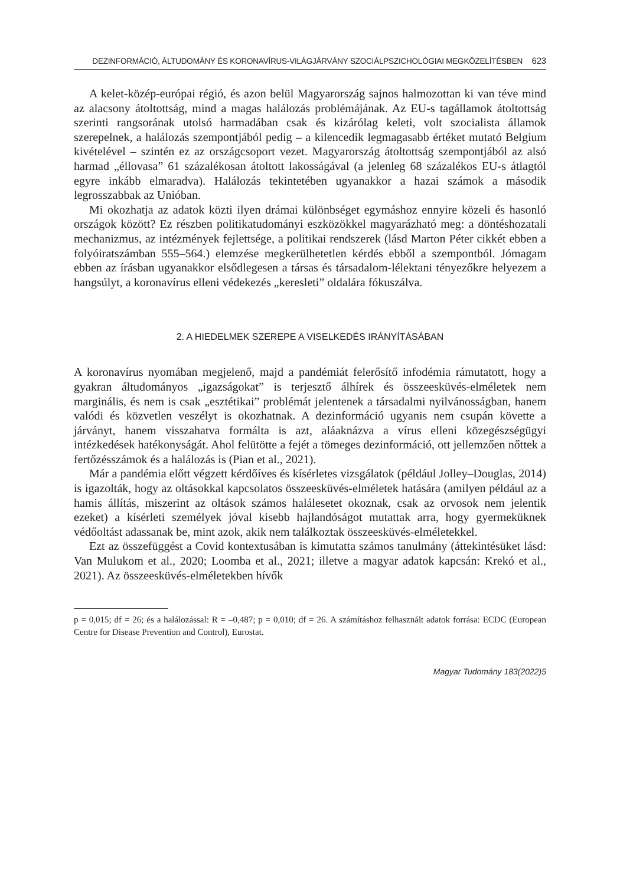DEZINFORMÁCIÓ, ÁLTUDOMÁNY ÉS KORONAVÍRUS-VILÁGJÁRVÁNY SZOCIÁLPSZICHOLÓGIAI MEGKÖZELÍTÉSBEN 623
A kelet-közép-európai régió, és azon belül Magyarország sajnos halmozottan ki van téve mind az alacsony átoltottság, mind a magas halálozás problémájának. Az EU-s tagállamok átoltottság szerinti rangsorának utolsó harmadában csak és kizárólag keleti, volt szocialista államok szerepelnek, a halálozás szempontjából pedig – a kilencedik legmagasabb értéket mutató Belgium kivételével – szintén ez az országcsoport vezet. Magyarország átoltottság szempontjából az alsó harmad „éllovasa” 61 százalékosan átoltott lakosságával (a jelenleg 68 százalékos EU-s átlagtól egyre inkább elmaradva). Halálozás tekintetében ugyanakkor a hazai számok a második legrosszabbak az Unióban.
Mi okozhatja az adatok közti ilyen drámai különbséget egymáshoz ennyire közeli és hasonló országok között? Ez részben politikatudományi eszközökkel magyarázható meg: a döntéshozatali mechanizmus, az intézmények fejlettsége, a politikai rendszerek (lásd Marton Péter cikkét ebben a folyóiratszámban 555–564.) elemzése megkerülhetetlen kérdés ebből a szempontból. Jómagam ebben az írásban ugyanakkor elsődlegesen a társas és társadalom-lélektani tényezőkre helyezem a hangsúlyt, a koronavírus elleni védekezés „keresleti” oldalára fókuszálva.
2. A HIEDELMEK SZEREPE A VISELKEDÉS IRÁNYÍTÁSÁBAN
A koronavírus nyomában megjelenő, majd a pandémiát felerősítő infodémia rámutatott, hogy a gyakran áltudományos „igazságokat” is terjesztő álhírek és összeesküvés-elméletek nem marginális, és nem is csak „esztétikai” problémát jelentenek a társadalmi nyilvánosságban, hanem valódi és közvetlen veszélyt is okozhatnak. A dezinformáció ugyanis nem csupán követte a járványt, hanem visszahatva formálta is azt, aláaknázva a vírus elleni közegészségügyi intézkedések hatékonyságát. Ahol felütötte a fejét a tömeges dezinformáció, ott jellemzően nőttek a fertőzésszámok és a halálozás is (Pian et al., 2021).
Már a pandémia előtt végzett kérdőíves és kísérletes vizsgálatok (például Jolley–Douglas, 2014) is igazolták, hogy az oltásokkal kapcsolatos összeesküvés-elméletek hatására (amilyen például az a hamis állítás, miszerint az oltások számos halálesetet okoznak, csak az orvosok nem jelentik ezeket) a kísérleti személyek jóval kisebb hajlandóságot mutattak arra, hogy gyermeküknek védőoltást adassanak be, mint azok, akik nem találkoztak összeesküvés-elméletekkel.
Ezt az összefüggést a Covid kontextusában is kimutatta számos tanulmány (áttekintésüket lásd: Van Mulukom et al., 2020; Loomba et al., 2021; illetve a magyar adatok kapcsán: Krekó et al., 2021). Az összeesküvés-elméletekben hívők
p = 0,015; df = 26; és a halálozással: R = –0,487; p = 0,010; df = 26. A számításhoz felhasznált adatok forrása: ECDC (European Centre for Disease Prevention and Control), Eurostat.
Magyar Tudomány 183(2022)5